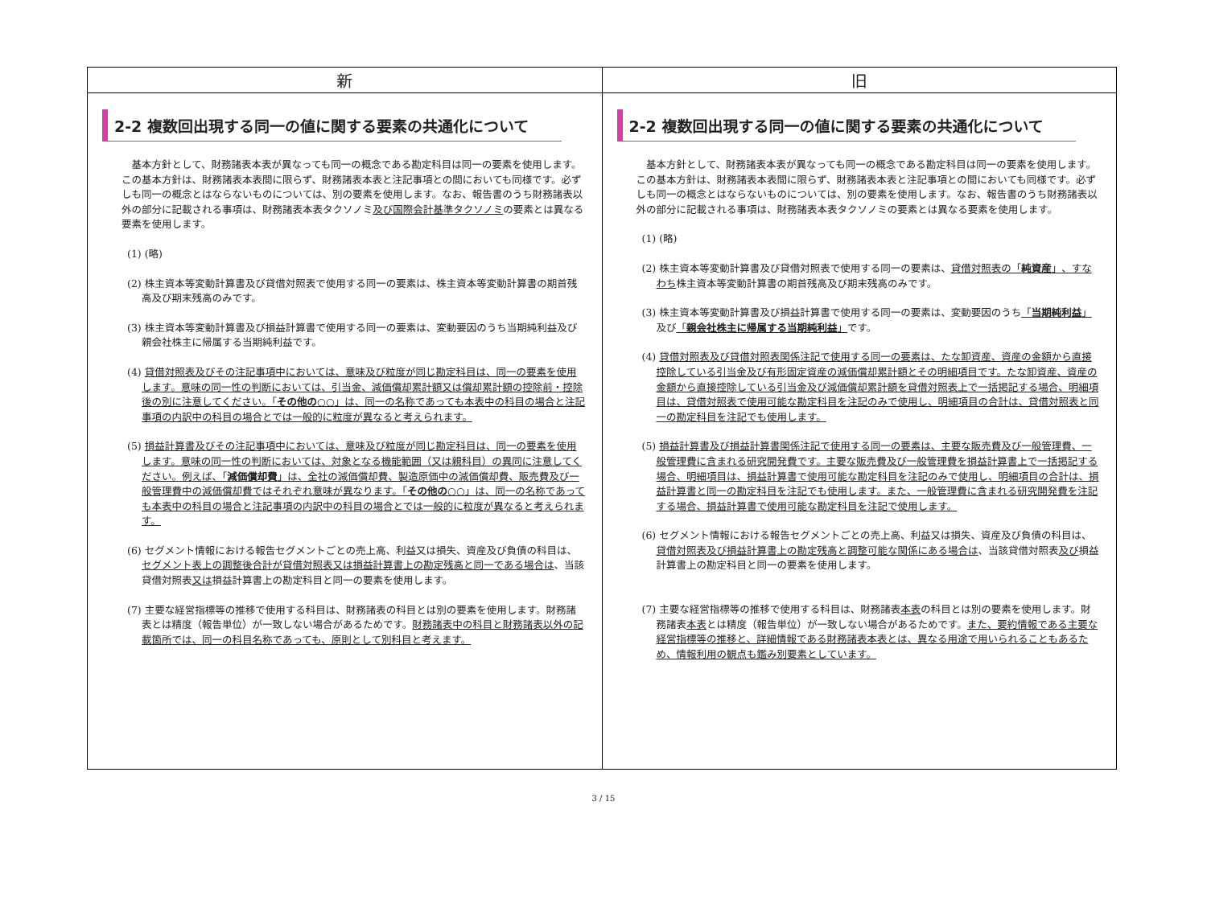| 新 | 旧 |
| --- | --- |
| 2-2 複数回出現する同一の値に関する要素の共通化について 基本方針として、財務諸表本表が異なっても同一の概念である勘定科目は同一の要素を使用します。この基本方針は、財務諸表本表間に限らず、財務諸表本表と注記事項との間においても同様です。必ずしも同一の概念とはならないものについては、別の要素を使用します。なお、報告書のうち財務諸表以外の部分に記載される事項は、財務諸表本表タクソノミ 及び国際会計基準タクソノミ の要素とは異なる要素を使用します。 (1) (略) (2) 株主資本等変動計算書及び貸借対照表で使用する同一の要素は、株主資本等変動計算書の期首残高及び期末残高のみです。 (3) 株主資本等変動計算書及び損益計算書で使用する同一の要素は、変動要因のうち当期純利益及び親会社株主に帰属する当期純利益です。 (4) 貸借対照表及びその注記事項中においては、意味及び粒度が同じ勘定科目は、同一の要素を使用します。意味の同一性の判断においては、引当金、減価償却累計額又は償却累計額の控除前・控除後の別に注意してください。「 その他の○○ 」は、同一の名称であっても本表中の科目の場合と注記事項の内訳中の科目の場合とでは一般的に粒度が異なると考えられます。 (5) 損益計算書及びその注記事項中においては、意味及び粒度が同じ勘定科目は、同一の要素を使用します。意味の同一性の判断においては、対象となる機能範囲（又は親科目）の異同に注意してください。例えば、「 減価償却費 」は、全社の減価償却費、製造原価中の減価償却費、販売費及び一般管理費中の減価償却費ではそれぞれ意味が異なります。「 その他の○○ 」は、同一の名称であっても本表中の科目の場合と注記事項の内訳中の科目の場合とでは一般的に粒度が異なると考えられます。 (6) セグメント情報における報告セグメントごとの売上高、利益又は損失、資産及び負債の科目は、 セグメント表上の調整後合計が貸借対照表又は損益計算書上の勘定残高と同一である場合は 、当該貸借対照表 又は 損益計算書上の勘定科目と同一の要素を使用します。 (7) 主要な経営指標等の推移で使用する科目は、財務諸表の科目とは別の要素を使用します。財務諸表とは精度（報告単位）が一致しない場合があるためです。 財務諸表中の科目と財務諸表以外の記載箇所では、同一の科目名称であっても、原則として別科目と考えます。 | 2-2 複数回出現する同一の値に関する要素の共通化について 基本方針として、財務諸表本表が異なっても同一の概念である勘定科目は同一の要素を使用します。この基本方針は、財務諸表本表間に限らず、財務諸表本表と注記事項との間においても同様です。必ずしも同一の概念とはならないものについては、別の要素を使用します。なお、報告書のうち財務諸表以外の部分に記載される事項は、財務諸表本表タクソノミの要素とは異なる要素を使用します。 (1) (略) (2) 株主資本等変動計算書及び貸借対照表で使用する同一の要素は、 貸借対照表の「 純資産 」、すなわち 株主資本等変動計算書の期首残高及び期末残高のみです。 (3) 株主資本等変動計算書及び損益計算書で使用する同一の要素は、変動要因のうち 「 当期純利益 」 及び 「 親会社株主に帰属する当期純利益 」 です。 (4) 貸借対照表及び貸借対照表関係注記で使用する同一の要素は、たな卸資産、資産の金額から直接控除している引当金及び有形固定資産の減価償却累計額とその明細項目です。たな卸資産、資産の金額から直接控除している引当金及び減価償却累計額を貸借対照表上で一括掲記する場合、明細項目は、貸借対照表で使用可能な勘定科目を注記のみで使用し、明細項目の合計は、貸借対照表と同一の勘定科目を注記でも使用します。 (5) 損益計算書及び損益計算書関係注記で使用する同一の要素は、主要な販売費及び一般管理費、一般管理費に含まれる研究開発費です。主要な販売費及び一般管理費を損益計算書上で一括掲記する場合、明細項目は、損益計算書で使用可能な勘定科目を注記のみで使用し、明細項目の合計は、損益計算書と同一の勘定科目を注記でも使用します。また、一般管理費に含まれる研究開発費を注記する場合、損益計算書で使用可能な勘定科目を注記で使用します。 (6) セグメント情報における報告セグメントごとの売上高、利益又は損失、資産及び負債の科目は、 貸借対照表及び損益計算書上の勘定残高と調整可能な関係にある場合は 、当該貸借対照表 及び 損益計算書上の勘定科目と同一の要素を使用します。 (7) 主要な経営指標等の推移で使用する科目は、財務諸表 本表 の科目とは別の要素を使用します。財務諸表 本表 とは精度（報告単位）が一致しない場合があるためです。 また、要約情報である主要な経営指標等の推移と、詳細情報である財務諸表本表とは、異なる用途で用いられることもあるため、情報利用の観点も鑑み別要素としています。 |
3 / 15